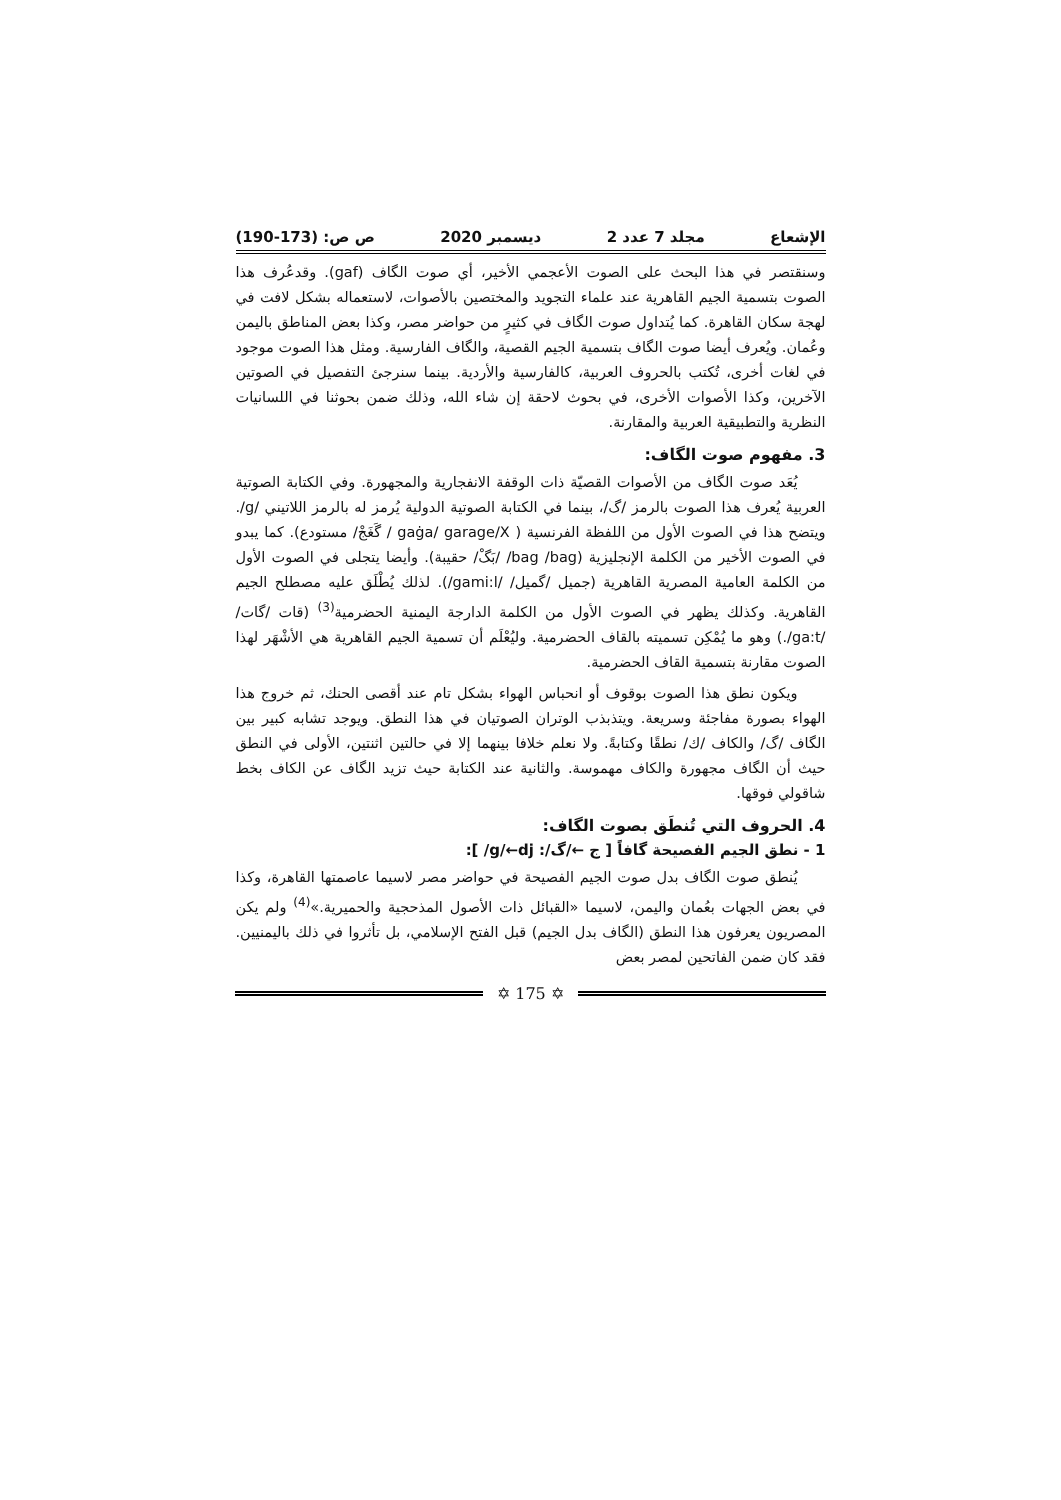الإشعاع مجلد 7 عدد 2 ديسمبر 2020 ص ص: (173-190)
وسنقتصر في هذا البحث على الصوت الأعجمي الأخير، أي صوت الگاف (gaf). وقدعُرف هذا الصوت بتسمية الجيم القاهرية عند علماء التجويد والمختصين بالأصوات، لاستعماله بشكل لافت في لهجة سكان القاهرة. كما يُتداول صوت الگاف في كثيرٍ من حواضر مصر، وكذا بعض المناطق باليمن وعُمان. ويُعرف أيضا صوت الگاف بتسمية الجيم القصية، والگاف الفارسية. ومثل هذا الصوت موجود في لغات أخرى، تُكتب بالحروف العربية، كالفارسية والأردية. بينما سنرجئ التفصيل في الصوتين الآخرين، وكذا الأصوات الأخرى، في بحوث لاحقة إن شاء الله، وذلك ضمن بحوثنا في اللسانيات النظرية والتطبيقية العربية والمقارنة.
3. مفهوم صوت الگاف:
يُعَد صوت الگاف من الأصوات القصيّة ذات الوقفة الانفجارية والمجهورة. وفي الكتابة الصوتية العربية يُعرف هذا الصوت بالرمز /گ/، بينما في الكتابة الصوتية الدولية يُرمز له بالرمز اللاتيني /g/. ويتضح هذا في الصوت الأول من اللفظة الفرنسية ( gaġa/ garage/X / گَغَجْ/ مستودع). كما يبدو في الصوت الأخير من الكلمة الإنجليزية (bag /bag/ /بَگْ/ حقيبة). وأيضا يتجلى في الصوت الأول من الكلمة العامية المصرية القاهرية (جميل /گميل/ /gami:l/). لذلك يُطْلَق عليه مصطلح الجيم القاهرية. وكذلك يظهر في الصوت الأول من الكلمة الدارجة اليمنية الحضرمية<sup>(3)</sup> (قات /گات/ /ga:t/.) وهو ما يُمْكِن تسميته بالقاف الحضرمية. وليُعْلَم أن تسمية الجيم القاهرية هي الأشْهَر لهذا الصوت مقارنة بتسمية القاف الحضرمية.
ويكون نطق هذا الصوت بوقوف أو انحباس الهواء بشكل تام عند أقصى الحنك، ثم خروج هذا الهواء بصورة مفاجئة وسريعة. ويتذبذب الوتران الصوتيان في هذا النطق. ويوجد تشابه كبير بين الگاف /گ/ والكاف /ك/ نطقًا وكتابةً. ولا نعلم خلافا بينهما إلا في حالتين اثنتين، الأولى في النطق حيث أن الگاف مجهورة والكاف مهموسة. والثانية عند الكتابة حيث تزيد الگاف عن الكاف بخط شاقولي فوقها.
4. الحروف التي تُنطَق بصوت الگاف:
1 - نطق الجيم الفصيحة گافاً [ ج ←/گ/: g/←dj/ ]:
يُنطق صوت الگاف بدل صوت الجيم الفصيحة في حواضر مصر لاسيما عاصمتها القاهرة، وكذا في بعض الجهات بعُمان واليمن، لاسيما «القبائل ذات الأصول المذحجية والحميرية.»<sup>(4)</sup> ولم يكن المصريون يعرفون هذا النطق (الگاف بدل الجيم) قبل الفتح الإسلامي، بل تأثروا في ذلك باليمنيين. فقد كان ضمن الفاتحين لمصر بعض
✡ 175 ✡